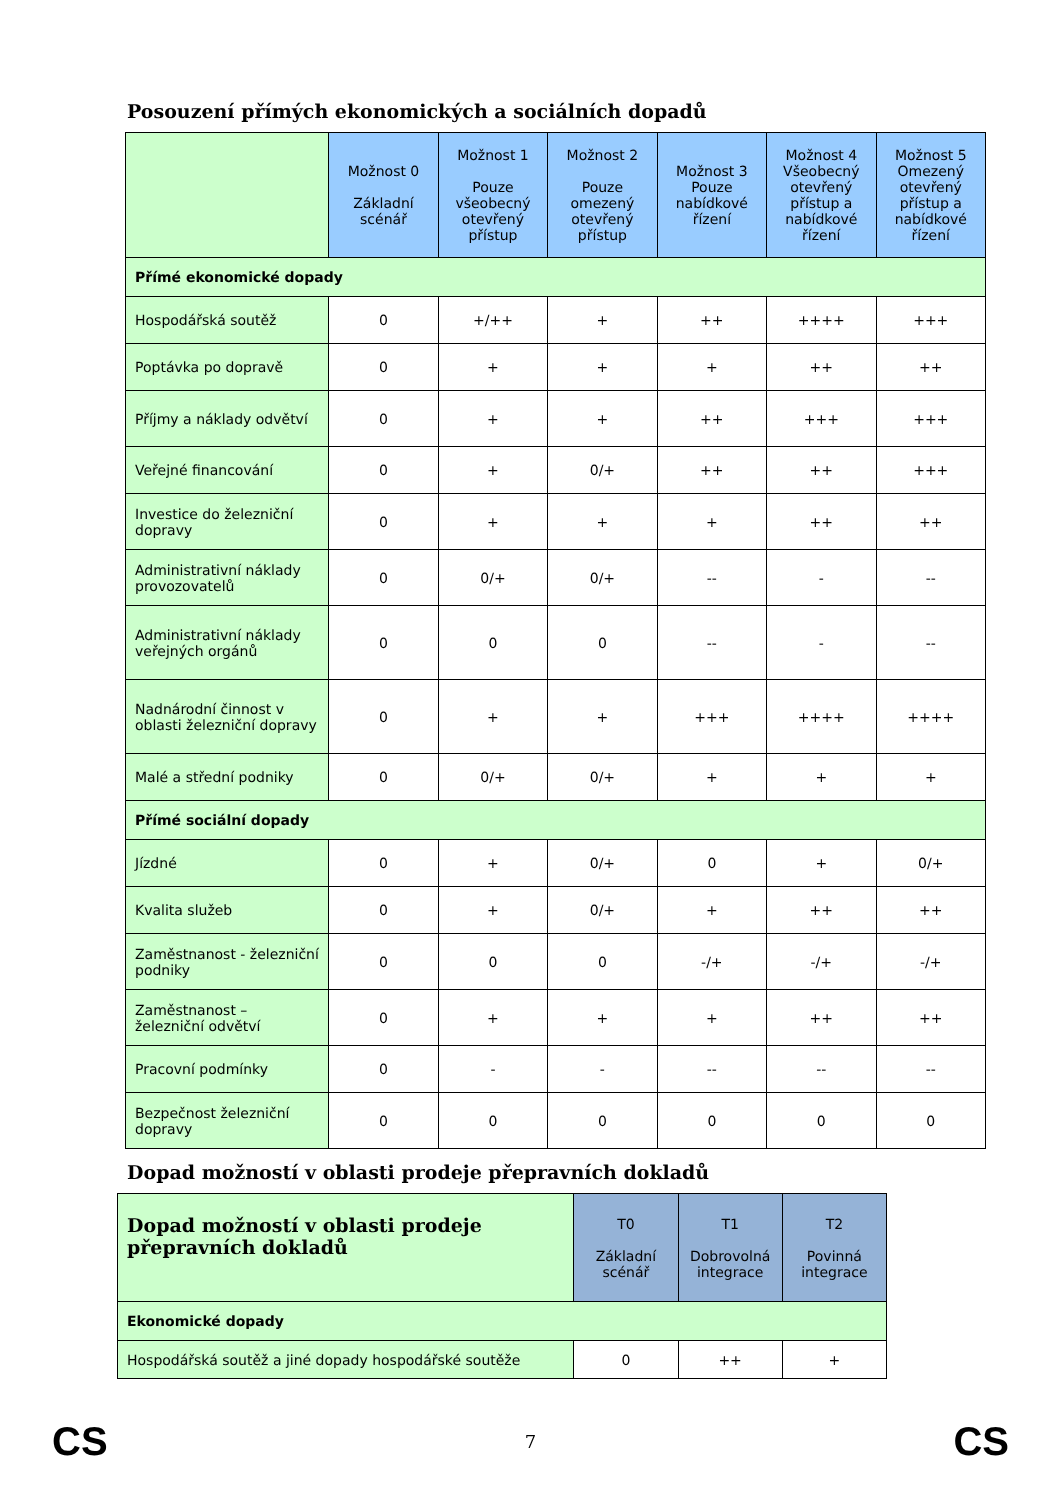Posouzení přímých ekonomických a sociálních dopadů
| | Možnost 0 Základní scénář | Možnost 1 Pouze všeobecný otevřený přístup | Možnost 2 Pouze omezený otevřený přístup | Možnost 3 Pouze nabídkové řízení | Možnost 4 Všeobecný otevřený přístup a nabídkové řízení | Možnost 5 Omezený otevřený přístup a nabídkové řízení |
| --- | --- | --- | --- | --- | --- | --- |
| Přímé ekonomické dopady | | | | | | |
| Hospodářská soutěž | 0 | +/++ | + | ++ | ++++ | +++ |
| Poptávka po dopravě | 0 | + | + | + | ++ | ++ |
| Příjmy a náklady odvětví | 0 | + | + | ++ | +++ | +++ |
| Veřejné financování | 0 | + | 0/+ | ++ | ++ | +++ |
| Investice do železniční dopravy | 0 | + | + | + | ++ | ++ |
| Administrativní náklady provozovatelů | 0 | 0/+ | 0/+ | -- | - | -- |
| Administrativní náklady veřejných orgánů | 0 | 0 | 0 | -- | - | -- |
| Nadnárodní činnost v oblasti železniční dopravy | 0 | + | + | +++ | ++++ | ++++ |
| Malé a střední podniky | 0 | 0/+ | 0/+ | + | + | + |
| Přímé sociální dopady | | | | | | |
| Jízdné | 0 | + | 0/+ | 0 | + | 0/+ |
| Kvalita služeb | 0 | + | 0/+ | + | ++ | ++ |
| Zaměstnanost - železniční podniky | 0 | 0 | 0 | -/+ | -/+ | -/+ |
| Zaměstnanost – železniční odvětví | 0 | + | + | + | ++ | ++ |
| Pracovní podmínky | 0 | - | - | -- | -- | -- |
| Bezpečnost železniční dopravy | 0 | 0 | 0 | 0 | 0 | 0 |
Dopad možností v oblasti prodeje přepravních dokladů
| Dopad možností v oblasti prodeje přepravních dokladů | T0 Základní scénář | T1 Dobrovolná integrace | T2 Povinná integrace |
| --- | --- | --- | --- |
| Ekonomické dopady | | | |
| Hospodářská soutěž a jiné dopady hospodářské soutěže | 0 | ++ | + |
CS 7 CS